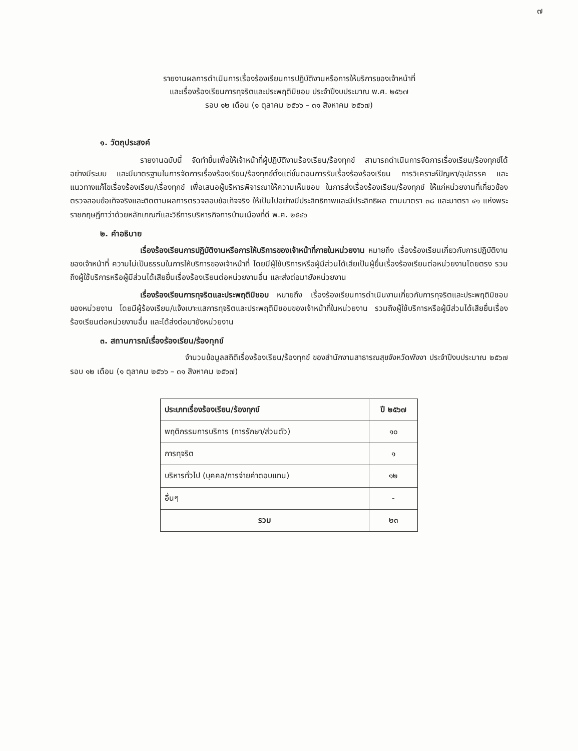๗
รายงานผลการดำเนินการเรื่องร้องเรียนการปฏิบัติงานหรือการให้บริการของเจ้าหน้าที่
และเรื่องร้องเรียนการทุจริตและประพฤติมิชอบ ประจำปีงบประมาณ พ.ศ. ๒๕๖๗
รอบ ๑๒ เดือน (๑ ตุลาคม ๒๕๖๖ – ๓๑ สิงหาคม ๒๕๖๗)
๑. วัตถุประสงค์
รายงานฉบับนี้ จัดทำขึ้นเพื่อให้เจ้าหน้าที่ผู้ปฏิบัติงานร้องเรียน/ร้องทุกข์ สามารถดำเนินการจัดการเรื่องเรียน/ร้องทุกข์ได้อย่างมีระบบ และมีมาตรฐานในการจัดการเรื่องร้องเรียน/ร้องทุกข์ตั้งแต่ขั้นตอนการรับเรื่องร้องร้องเรียน การวิเคราะห์ปัญหา/อุปสรรค และแนวทางแก้ไขเรื่องร้องเรียน/เรื่องทุกข์ เพื่อเสนอผู้บริหารพิจารณาให้ความเห็นชอบ ในการส่งเรื่องร้องเรียน/ร้องทุกข์ ให้แก่หน่วยงานที่เกี่ยวข้อง ตรวจสอบข้อเท็จจริงและติดตามผลการตรวจสอบข้อเท็จจริง ให้เป็นไปอย่างมีประสิทธิภาพและมีประสิทธิผล ตามมาตรา ๓๘ และมาตรา ๔๑ แห่งพระราชกฤษฎีกาว่าด้วยหลักเกณฑ์และวิธีการบริหารกิจการบ้านเมืองที่ดี พ.ศ. ๒๕๔๖
๒. คำอธิบาย
เรื่องร้องเรียนการปฏิบัติงานหรือการให้บริการของเจ้าหน้าที่ภายในหน่วยงาน หมายถึง เรื่องร้องเรียนเกี่ยวกับการปฏิบัติงานของเจ้าหน้าที่ ความไม่เป็นธรรมในการให้บริการของเจ้าหน้าที่ โดยมีผู้ใช้บริการหรือผู้มีส่วนได้เสียเป็นผู้ยื่นเรื่องร้องเรียนต่อหน่วยงานโดยตรง รวมถึงผู้ใช้บริการหรือผู้มีส่วนได้เสียยื่นเรื่องร้องเรียนต่อหน่วยงานอื่น และส่งต่อมายังหน่วยงาน
เรื่องร้องเรียนการทุจริตและประพฤติมิชอบ หมายถึง เรื่องร้องเรียนการดำเนินงานเกี่ยวกับการทุจริตและประพฤติมิชอบของหน่วยงาน โดยมีผู้ร้องเรียน/แจ้งเบาะแสการทุจริตและประพฤติมิชอบของเจ้าหน้าที่ในหน่วยงาน รวมถึงผู้ใช้บริการหรือผู้มีส่วนได้เสียยื่นเรื่องร้องเรียนต่อหน่วยงานอื่น และได้ส่งต่อมายังหน่วยงาน
๓. สถานการณ์เรื่องร้องเรียน/ร้องทุกข์
จำนวนข้อมูลสถิติเรื่องร้องเรียน/ร้องทุกข์ ของสำนักงานสาธารณสุขจังหวัดพังงา ประจำปีงบประมาณ ๒๕๖๗ รอบ ๑๒ เดือน (๑ ตุลาคม ๒๕๖๖ – ๓๑ สิงหาคม ๒๕๖๗)
| ประเภทเรื่องร้องเรียน/ร้องทุกข์ | ปี ๒๕๖๗ |
| --- | --- |
| พฤติกรรมการบริการ (การรักษา/ส่วนตัว) | ๑๐ |
| การทุจริต | ๑ |
| บริหารทั่วไป (บุคคล/การจ่ายค่าตอบแทน) | ๑๒ |
| อื่นๆ | - |
| รวม | ๒๓ |